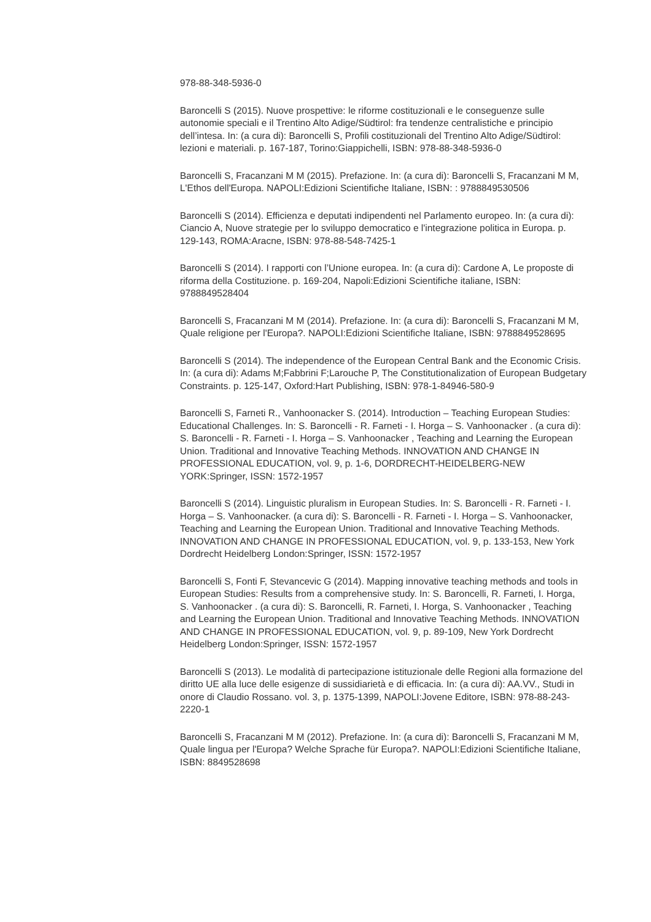978-88-348-5936-0
Baroncelli S (2015). Nuove prospettive: le riforme costituzionali e le conseguenze sulle autonomie speciali e il Trentino Alto Adige/Südtirol: fra tendenze centralistiche e principio dell’intesa. In: (a cura di): Baroncelli S, Profili costituzionali del Trentino Alto Adige/Südtirol: lezioni e materiali. p. 167-187, Torino:Giappichelli, ISBN: 978-88-348-5936-0
Baroncelli S, Fracanzani M M (2015). Prefazione. In: (a cura di): Baroncelli S, Fracanzani M M, L'Ethos dell'Europa. NAPOLI:Edizioni Scientifiche Italiane, ISBN: : 9788849530506
Baroncelli S (2014). Efficienza e deputati indipendenti nel Parlamento europeo. In: (a cura di): Ciancio A, Nuove strategie per lo sviluppo democratico e l'integrazione politica in Europa. p. 129-143, ROMA:Aracne, ISBN: 978-88-548-7425-1
Baroncelli S (2014). I rapporti con l’Unione europea. In: (a cura di): Cardone A, Le proposte di riforma della Costituzione. p. 169-204, Napoli:Edizioni Scientifiche italiane, ISBN: 9788849528404
Baroncelli S, Fracanzani M M (2014). Prefazione. In: (a cura di): Baroncelli S, Fracanzani M M, Quale religione per l'Europa?. NAPOLI:Edizioni Scientifiche Italiane, ISBN: 9788849528695
Baroncelli S (2014). The independence of the European Central Bank and the Economic Crisis. In: (a cura di): Adams M;Fabbrini F;Larouche P, The Constitutionalization of European Budgetary Constraints. p. 125-147, Oxford:Hart Publishing, ISBN: 978-1-84946-580-9
Baroncelli S, Farneti R., Vanhoonacker S. (2014). Introduction – Teaching European Studies: Educational Challenges. In: S. Baroncelli - R. Farneti - I. Horga – S. Vanhoonacker . (a cura di): S. Baroncelli - R. Farneti - I. Horga – S. Vanhoonacker , Teaching and Learning the European Union. Traditional and Innovative Teaching Methods. INNOVATION AND CHANGE IN PROFESSIONAL EDUCATION, vol. 9, p. 1-6, DORDRECHT-HEIDELBERG-NEW YORK:Springer, ISSN: 1572-1957
Baroncelli S (2014). Linguistic pluralism in European Studies. In: S. Baroncelli - R. Farneti - I. Horga – S. Vanhoonacker. (a cura di): S. Baroncelli - R. Farneti - I. Horga – S. Vanhoonacker, Teaching and Learning the European Union. Traditional and Innovative Teaching Methods. INNOVATION AND CHANGE IN PROFESSIONAL EDUCATION, vol. 9, p. 133-153, New York Dordrecht Heidelberg London:Springer, ISSN: 1572-1957
Baroncelli S, Fonti F, Stevancevic G (2014). Mapping innovative teaching methods and tools in European Studies: Results from a comprehensive study. In: S. Baroncelli, R. Farneti, I. Horga, S. Vanhoonacker . (a cura di): S. Baroncelli, R. Farneti, I. Horga, S. Vanhoonacker , Teaching and Learning the European Union. Traditional and Innovative Teaching Methods. INNOVATION AND CHANGE IN PROFESSIONAL EDUCATION, vol. 9, p. 89-109, New York Dordrecht Heidelberg London:Springer, ISSN: 1572-1957
Baroncelli S (2013). Le modalità di partecipazione istituzionale delle Regioni alla formazione del diritto UE alla luce delle esigenze di sussidiarietà e di efficacia. In: (a cura di): AA.VV., Studi in onore di Claudio Rossano. vol. 3, p. 1375-1399, NAPOLI:Jovene Editore, ISBN: 978-88-243-2220-1
Baroncelli S, Fracanzani M M (2012). Prefazione. In: (a cura di): Baroncelli S, Fracanzani M M, Quale lingua per l'Europa? Welche Sprache für Europa?. NAPOLI:Edizioni Scientifiche Italiane, ISBN: 8849528698